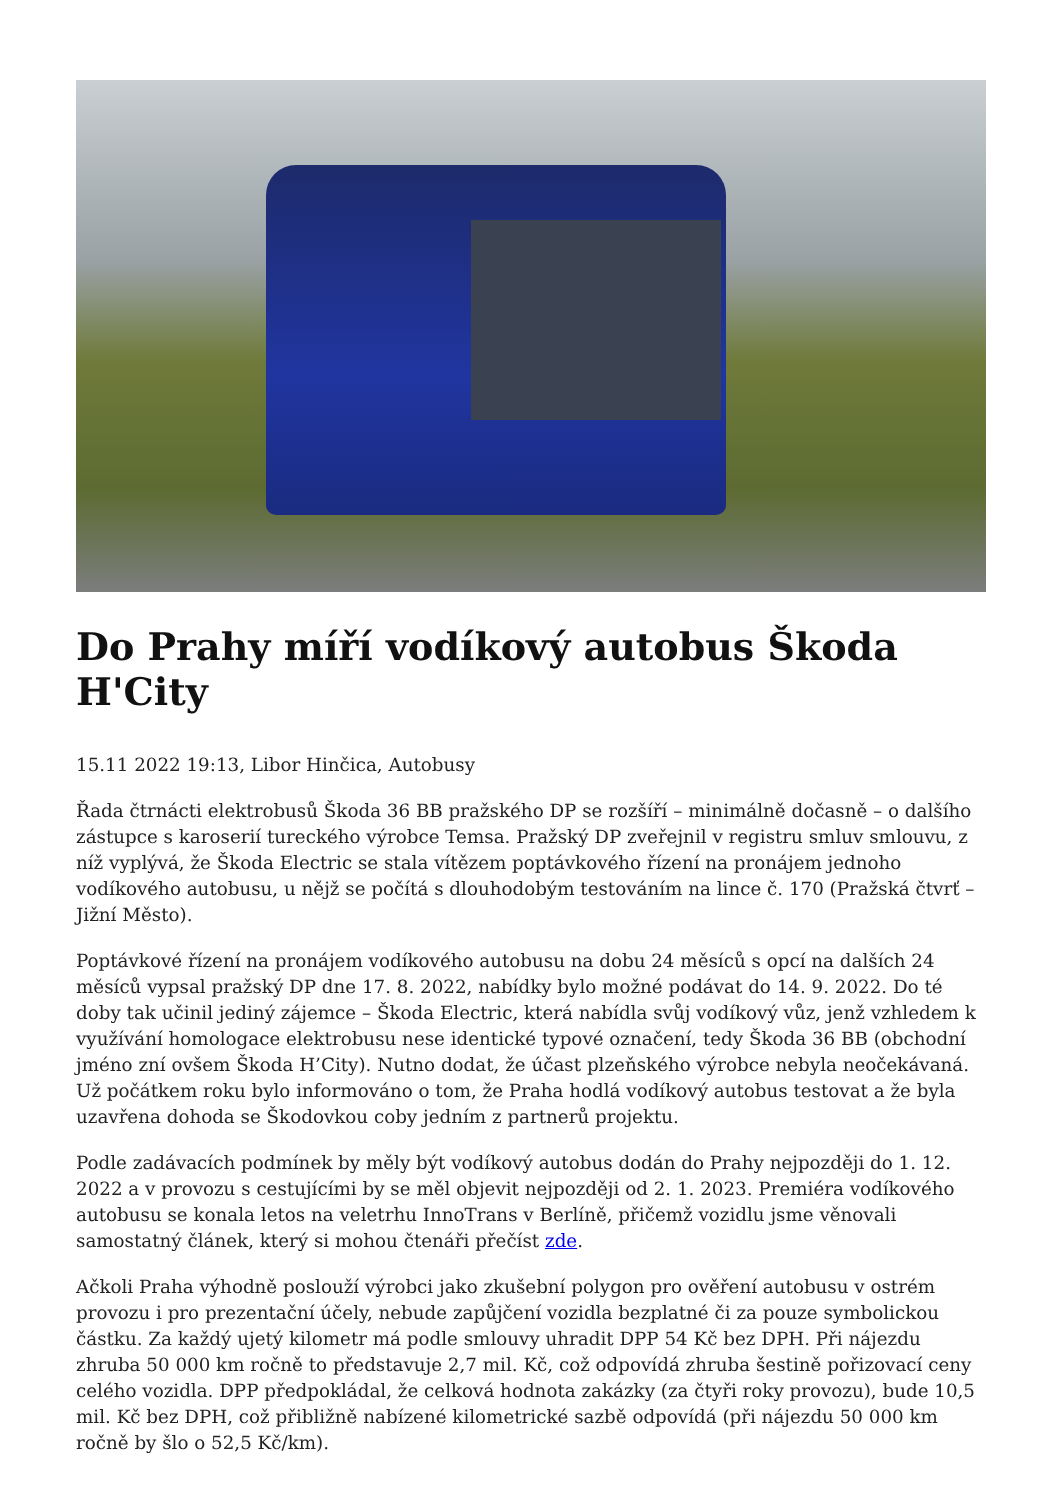Do Prahy míří vodíkový autobus Škoda H'City
15.11 2022 19:13, Libor Hinčica, Autobusy
Řada čtrnácti elektrobusů Škoda 36 BB pražského DP se rozšíří – minimálně dočasně – o dalšího zástupce s karoserií tureckého výrobce Temsa. Pražský DP zveřejnil v registru smluv smlouvu, z níž vyplývá, že Škoda Electric se stala vítězem poptávkového řízení na pronájem jednoho vodíkového autobusu, u nějž se počítá s dlouhodobým testováním na lince č. 170 (Pražská čtvrť – Jižní Město).
Poptávkové řízení na pronájem vodíkového autobusu na dobu 24 měsíců s opcí na dalších 24 měsíců vypsal pražský DP dne 17. 8. 2022, nabídky bylo možné podávat do 14. 9. 2022. Do té doby tak učinil jediný zájemce – Škoda Electric, která nabídla svůj vodíkový vůz, jenž vzhledem k využívání homologace elektrobusu nese identické typové označení, tedy Škoda 36 BB (obchodní jméno zní ovšem Škoda H’City). Nutno dodat, že účast plzeňského výrobce nebyla neočekávaná. Už počátkem roku bylo informováno o tom, že Praha hodlá vodíkový autobus testovat a že byla uzavřena dohoda se Škodovkou coby jedním z partnerů projektu.
Podle zadávacích podmínek by měly být vodíkový autobus dodán do Prahy nejpozději do 1. 12. 2022 a v provozu s cestujícími by se měl objevit nejpozději od 2. 1. 2023. Premiéra vodíkového autobusu se konala letos na veletrhu InnoTrans v Berlíně, přičemž vozidlu jsme věnovali samostatný článek, který si mohou čtenáři přečíst zde.
Ačkoli Praha výhodně poslouží výrobci jako zkušební polygon pro ověření autobusu v ostrém provozu i pro prezentační účely, nebude zapůjčení vozidla bezplatné či za pouze symbolickou částku. Za každý ujetý kilometr má podle smlouvy uhradit DPP 54 Kč bez DPH. Při nájezdu zhruba 50 000 km ročně to představuje 2,7 mil. Kč, což odpovídá zhruba šestině pořizovací ceny celého vozidla. DPP předpokládal, že celková hodnota zakázky (za čtyři roky provozu), bude 10,5 mil. Kč bez DPH, což přibližně nabízené kilometrické sazbě odpovídá (při nájezdu 50 000 km ročně by šlo o 52,5 Kč/km).